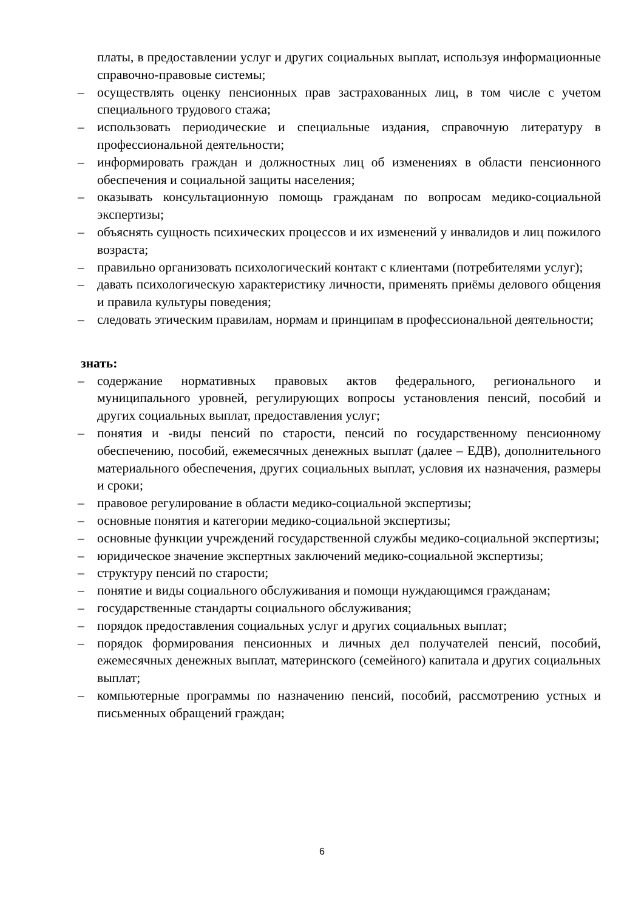платы, в предоставлении услуг и других социальных выплат, используя информационные справочно-правовые системы;
– осуществлять оценку пенсионных прав застрахованных лиц, в том числе с учетом специального трудового стажа;
– использовать периодические и специальные издания, справочную литературу в профессиональной деятельности;
– информировать граждан и должностных лиц об изменениях в области пенсионного обеспечения и социальной защиты населения;
– оказывать консультационную помощь гражданам по вопросам медико-социальной экспертизы;
– объяснять сущность психических процессов и их изменений у инвалидов и лиц пожилого возраста;
– правильно организовать психологический контакт с клиентами (потребителями услуг);
– давать психологическую характеристику личности, применять приёмы делового общения и правила культуры поведения;
– следовать этическим правилам, нормам и принципам в профессиональной деятельности;
знать:
– содержание нормативных правовых актов федерального, регионального и муниципального уровней, регулирующих вопросы установления пенсий, пособий и других социальных выплат, предоставления услуг;
– понятия и -виды пенсий по старости, пенсий по государственному пенсионному обеспечению, пособий, ежемесячных денежных выплат (далее – ЕДВ), дополнительного материального обеспечения, других социальных выплат, условия их назначения, размеры и сроки;
– правовое регулирование в области медико-социальной экспертизы;
– основные понятия и категории медико-социальной экспертизы;
– основные функции учреждений государственной службы медико-социальной экспертизы;
– юридическое значение экспертных заключений медико-социальной экспертизы;
– структуру пенсий по старости;
– понятие и виды социального обслуживания и помощи нуждающимся гражданам;
– государственные стандарты социального обслуживания;
– порядок предоставления социальных услуг и других социальных выплат;
– порядок формирования пенсионных и личных дел получателей пенсий, пособий, ежемесячных денежных выплат, материнского (семейного) капитала и других социальных выплат;
– компьютерные программы по назначению пенсий, пособий, рассмотрению устных и письменных обращений граждан;
6